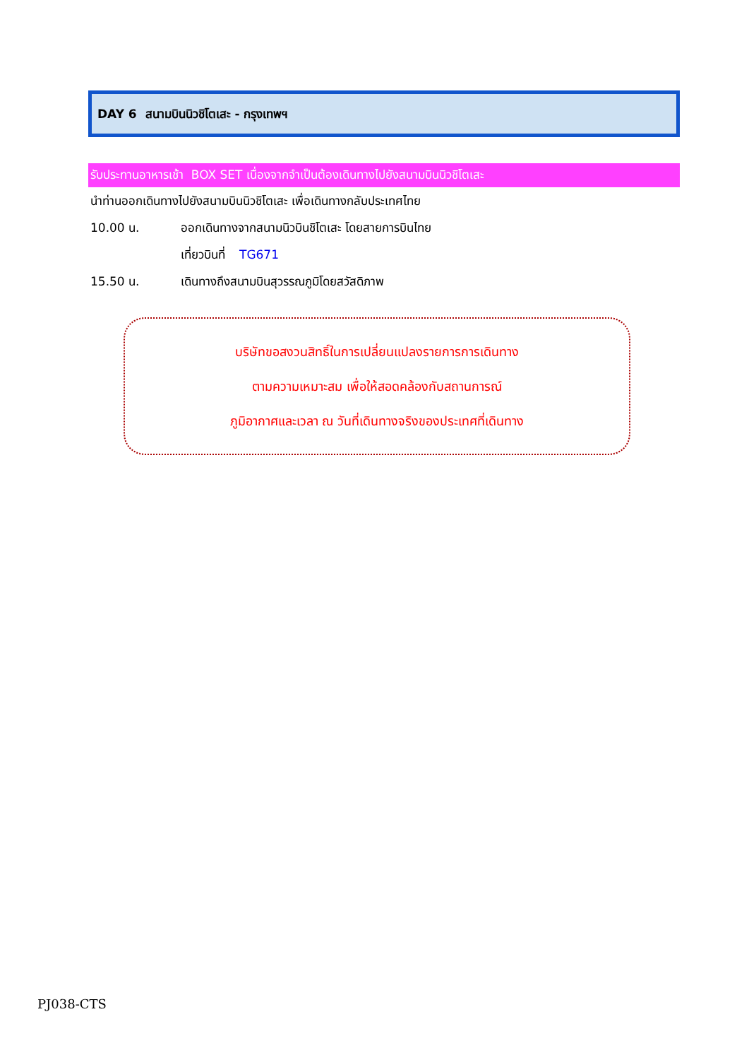DAY 6 สนามบินนิวชิโตเสะ - กรุงเทพฯ
รับประทานอาหารเช้า BOX SET เนื่องจากจำเป็นต้องเดินทางไปยังสนามบินนิวชิโตเสะ
นำท่านออกเดินทางไปยังสนามบินนิวชิโตเสะ เพื่อเดินทางกลับประเทศไทย
10.00 น. ออกเดินทางจากสนามนิวบินชิโตเสะ โดยสายการบินไทย
เที่ยวบินที่ TG671
15.50 น. เดินทางถึงสนามบินสุวรรณภูมิโดยสวัสดิภาพ
บริษัทขอสงวนสิทธิ์ในการเปลี่ยนแปลงรายการการเดินทาง
ตามความเหมาะสม เพื่อให้สอดคล้องกับสถานการณ์
ภูมิอากาศและเวลา ณ วันที่เดินทางจริงของประเทศที่เดินทาง
PJ038-CTS